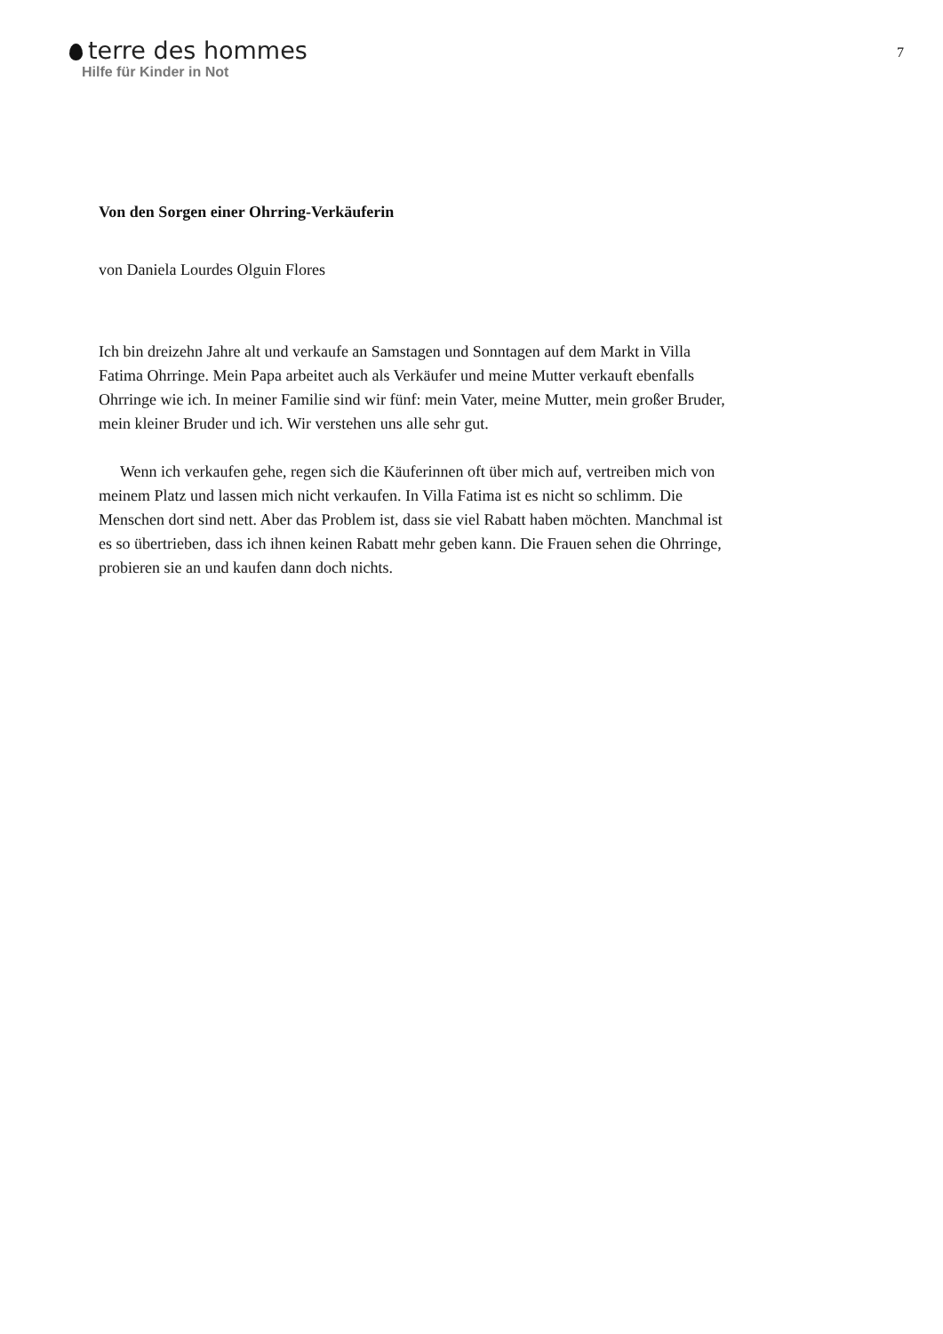terre des hommes
Hilfe für Kinder in Not
7
Von den Sorgen einer Ohrring-Verkäuferin
von Daniela Lourdes Olguin Flores
Ich bin dreizehn Jahre alt und verkaufe an Samstagen und Sonntagen auf dem Markt in Villa Fatima Ohrringe. Mein Papa arbeitet auch als Verkäufer und meine Mutter verkauft ebenfalls Ohrringe wie ich. In meiner Familie sind wir fünf: mein Vater, meine Mutter, mein großer Bruder, mein kleiner Bruder und ich. Wir verstehen uns alle sehr gut.
Wenn ich verkaufen gehe, regen sich die Käuferinnen oft über mich auf, vertreiben mich von meinem Platz und lassen mich nicht verkaufen. In Villa Fatima ist es nicht so schlimm. Die Menschen dort sind nett. Aber das Problem ist, dass sie viel Rabatt haben möchten. Manchmal ist es so übertrieben, dass ich ihnen keinen Rabatt mehr geben kann. Die Frauen sehen die Ohrringe, probieren sie an und kaufen dann doch nichts.